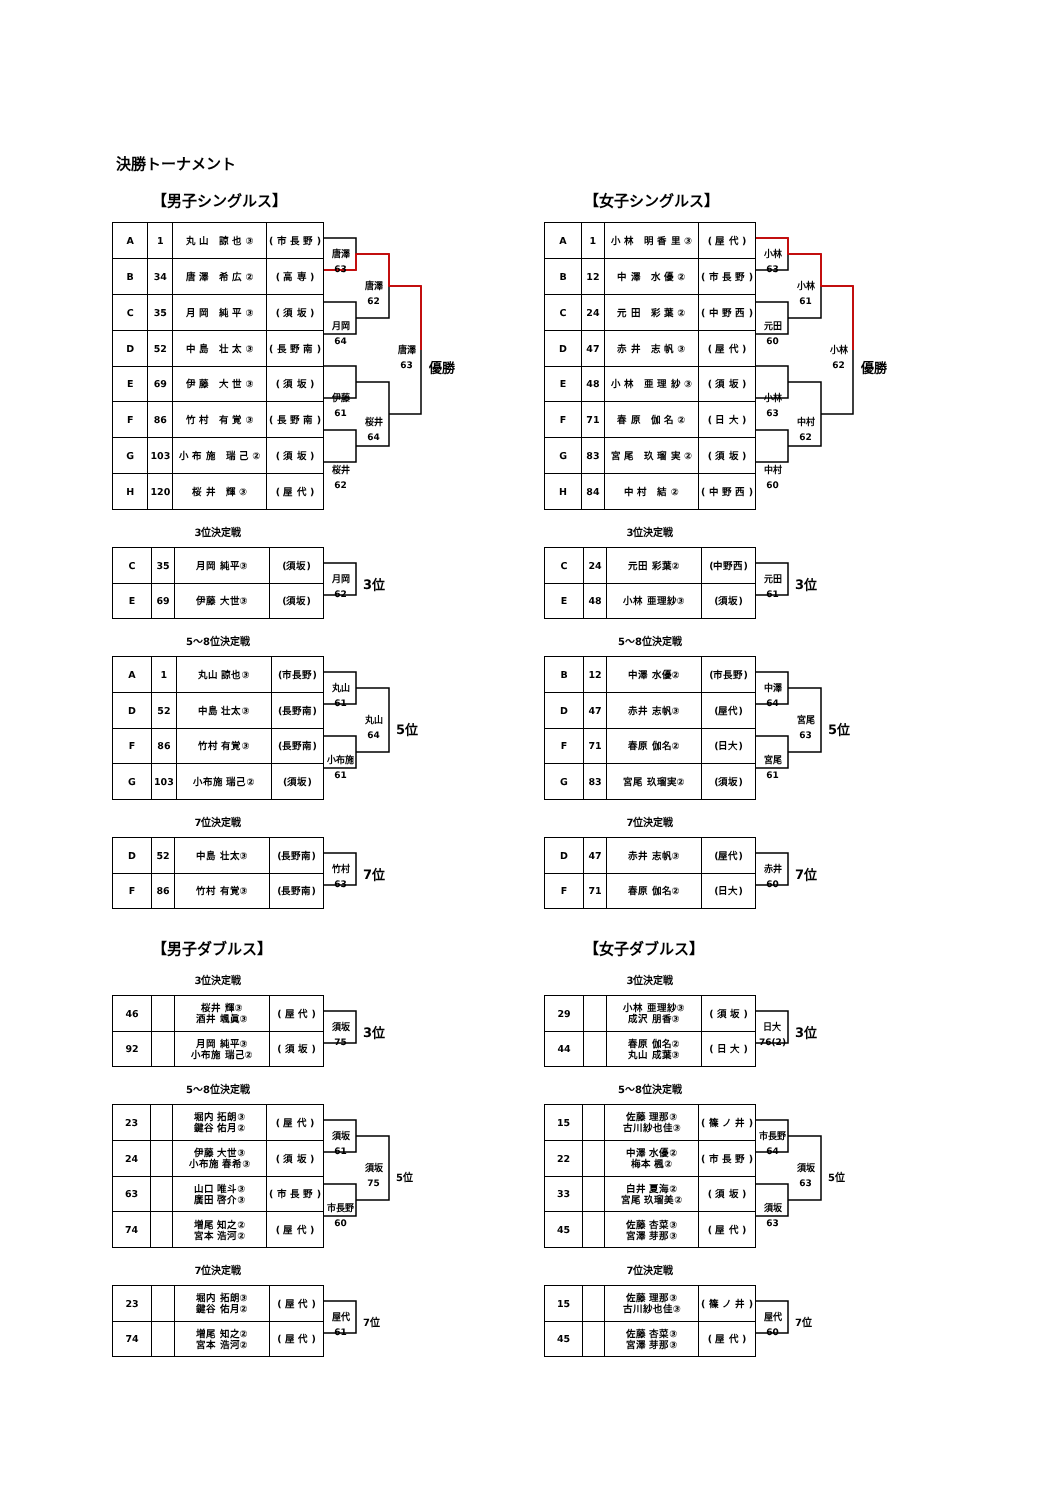決勝トーナメント
【男子シングルス】
| A | 1 | 丸 山 諒 也 ③ | ( 市 長 野 ) |
| B | 34 | 唐 澤 希 広 ② | ( 高 専 ) |
| C | 35 | 月 岡 純 平 ③ | ( 須 坂 ) |
| D | 52 | 中 島 壮 太 ③ | ( 長 野 南 ) |
| E | 69 | 伊 藤 大 世 ③ | ( 須 坂 ) |
| F | 86 | 竹 村 有 覚 ③ | ( 長 野 南 ) |
| G | 103 | 小 布 施 瑞 己 ② | ( 須 坂 ) |
| H | 120 | 桜 井 輝 ③ | ( 屋 代 ) |
唐澤
63
月岡
64
伊藤
61
桜井
62
唐澤
62
桜井
64
唐澤
63
優勝
3位決定戦
| C | 35 | 月岡 純平③ | (須坂) |
| E | 69 | 伊藤 大世③ | (須坂) |
月岡
62
3位
5～8位決定戦
| A | 1 | 丸山 諒也③ | (市長野) |
| D | 52 | 中島 壮太③ | (長野南) |
| F | 86 | 竹村 有覚③ | (長野南) |
| G | 103 | 小布施 瑞己② | (須坂) |
丸山
61
小布施
61
丸山
64
5位
7位決定戦
| D | 52 | 中島 壮太③ | (長野南) |
| F | 86 | 竹村 有覚③ | (長野南) |
竹村
63
7位
【男子ダブルス】
3位決定戦
| 46 | | 桜井 輝③ 酒井 颯眞③ | ( 屋 代 ) |
| 92 | | 月岡 純平③ 小布施 瑞己② | ( 須 坂 ) |
須坂
75
3位
5～8位決定戦
| 23 | | 堀内 拓朗③ 鍵谷 佑月② | ( 屋 代 ) |
| 24 | | 伊藤 大世③ 小布施 春希③ | ( 須 坂 ) |
| 63 | | 山口 唯斗③ 廣田 啓介③ | ( 市 長 野 ) |
| 74 | | 増尾 知之② 宮本 浩河② | ( 屋 代 ) |
須坂
61
市長野
60
須坂
75
5位
7位決定戦
| 23 | | 堀内 拓朗③ 鍵谷 佑月② | ( 屋 代 ) |
| 74 | | 増尾 知之② 宮本 浩河② | ( 屋 代 ) |
屋代
61
7位
【女子シングルス】
| A | 1 | 小 林 明 香 里 ③ | ( 屋 代 ) |
| B | 12 | 中 澤 水 優 ② | ( 市 長 野 ) |
| C | 24 | 元 田 彩 葉 ② | ( 中 野 西 ) |
| D | 47 | 赤 井 志 帆 ③ | ( 屋 代 ) |
| E | 48 | 小 林 亜 理 紗 ③ | ( 須 坂 ) |
| F | 71 | 春 原 伽 名 ② | ( 日 大 ) |
| G | 83 | 宮 尾 玖 瑠 実 ② | ( 須 坂 ) |
| H | 84 | 中 村 結 ② | ( 中 野 西 ) |
小林
63
元田
60
小林
63
中村
60
小林
61
中村
62
小林
62
優勝
3位決定戦
| C | 24 | 元田 彩葉② | (中野西) |
| E | 48 | 小林 亜理紗③ | (須坂) |
元田
61
3位
5～8位決定戦
| B | 12 | 中澤 水優② | (市長野) |
| D | 47 | 赤井 志帆③ | (屋代) |
| F | 71 | 春原 伽名② | (日大) |
| G | 83 | 宮尾 玖瑠実② | (須坂) |
中澤
64
宮尾
61
宮尾
63
5位
7位決定戦
| D | 47 | 赤井 志帆③ | (屋代) |
| F | 71 | 春原 伽名② | (日大) |
赤井
60
7位
【女子ダブルス】
3位決定戦
| 29 | | 小林 亜理紗③ 成沢 朋香③ | ( 須 坂 ) |
| 44 | | 春原 伽名② 丸山 成葉③ | ( 日 大 ) |
日大
76(2)
3位
5～8位決定戦
| 15 | | 佐藤 理那③ 古川紗也佳③ | ( 篠 ノ 井 ) |
| 22 | | 中澤 水優② 梅本 楓② | ( 市 長 野 ) |
| 33 | | 白井 夏海② 宮尾 玖瑠美② | ( 須 坂 ) |
| 45 | | 佐藤 杏菜③ 宮澤 芽那③ | ( 屋 代 ) |
市長野
64
須坂
63
須坂
63
5位
7位決定戦
| 15 | | 佐藤 理那③ 古川紗也佳③ | ( 篠 ノ 井 ) |
| 45 | | 佐藤 杏菜③ 宮澤 芽那③ | ( 屋 代 ) |
屋代
60
7位